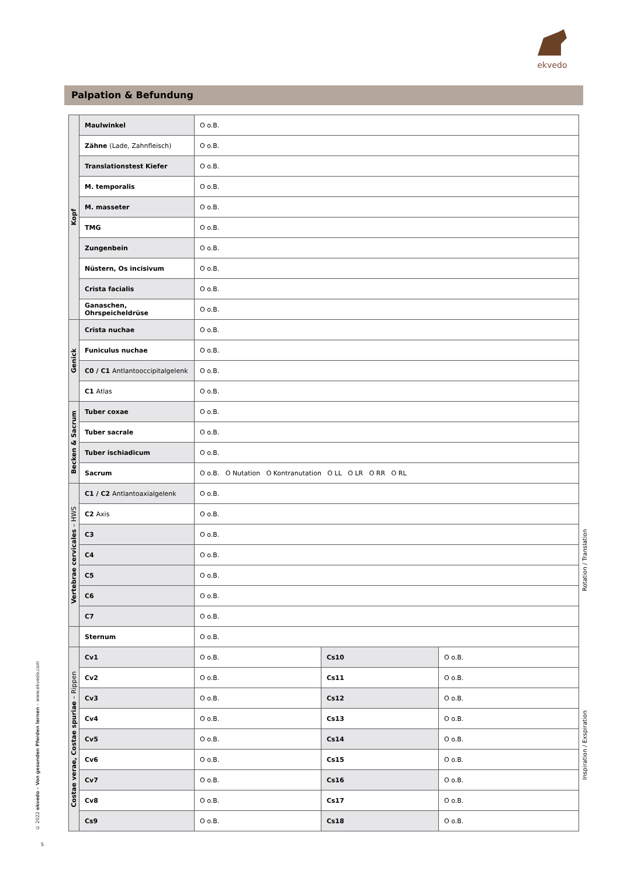ekvedo
Palpation & Befundung
| Kopf | Maulwinkel | O o.B. | | |
| | Zähne (Lade, Zahnfleisch) | O o.B. | | |
| | Translationstest Kiefer | O o.B. | | |
| | M. temporalis | O o.B. | | |
| | M. masseter | O o.B. | | |
| | TMG | O o.B. | | |
| | Zungenbein | O o.B. | | |
| | Nüstern, Os incisivum | O o.B. | | |
| | Crista facialis | O o.B. | | |
| | Ganaschen, Ohrspeicheldrüse | O o.B. | | |
| Genick | Crista nuchae | O o.B. | | |
| | Funiculus nuchae | O o.B. | | |
| | C0 / C1 Antlantooccipitalgelenk | O o.B. | | |
| | C1 Atlas | O o.B. | | |
| Becken & Sacrum | Tuber coxae | O o.B. | | |
| | Tuber sacrale | O o.B. | | |
| | Tuber ischiadicum | O o.B. | | |
| | Sacrum | O o.B. O Nutation O Kontranutation O LL O LR O RR O RL | | |
| Vertebrae cervicales – HWS | C1 / C2 Antlantoaxialgelenk | O o.B. | | |
| | C2 Axis | O o.B. | | |
| | C3 | O o.B. | | |
| | C4 | O o.B. | | |
| | C5 | O o.B. | | |
| | C6 | O o.B. | | |
| | C7 | O o.B. | | |
| | Sternum | O o.B. | | |
| Costae verae, Costae spuriae – Rippen | Cv1 | O o.B. | Cs10 | O o.B. |
| | Cv2 | O o.B. | Cs11 | O o.B. |
| | Cv3 | O o.B. | Cs12 | O o.B. |
| | Cv4 | O o.B. | Cs13 | O o.B. |
| | Cv5 | O o.B. | Cs14 | O o.B. |
| | Cv6 | O o.B. | Cs15 | O o.B. |
| | Cv7 | O o.B. | Cs16 | O o.B. |
| | Cv8 | O o.B. | Cs17 | O o.B. |
| | Cs9 | O o.B. | Cs18 | O o.B. |
Rotation / Translation
Inspiration / Exspiration
© 2022 ekvedo – Von gesunden Pferden lernen – www.ekvedo.com
5